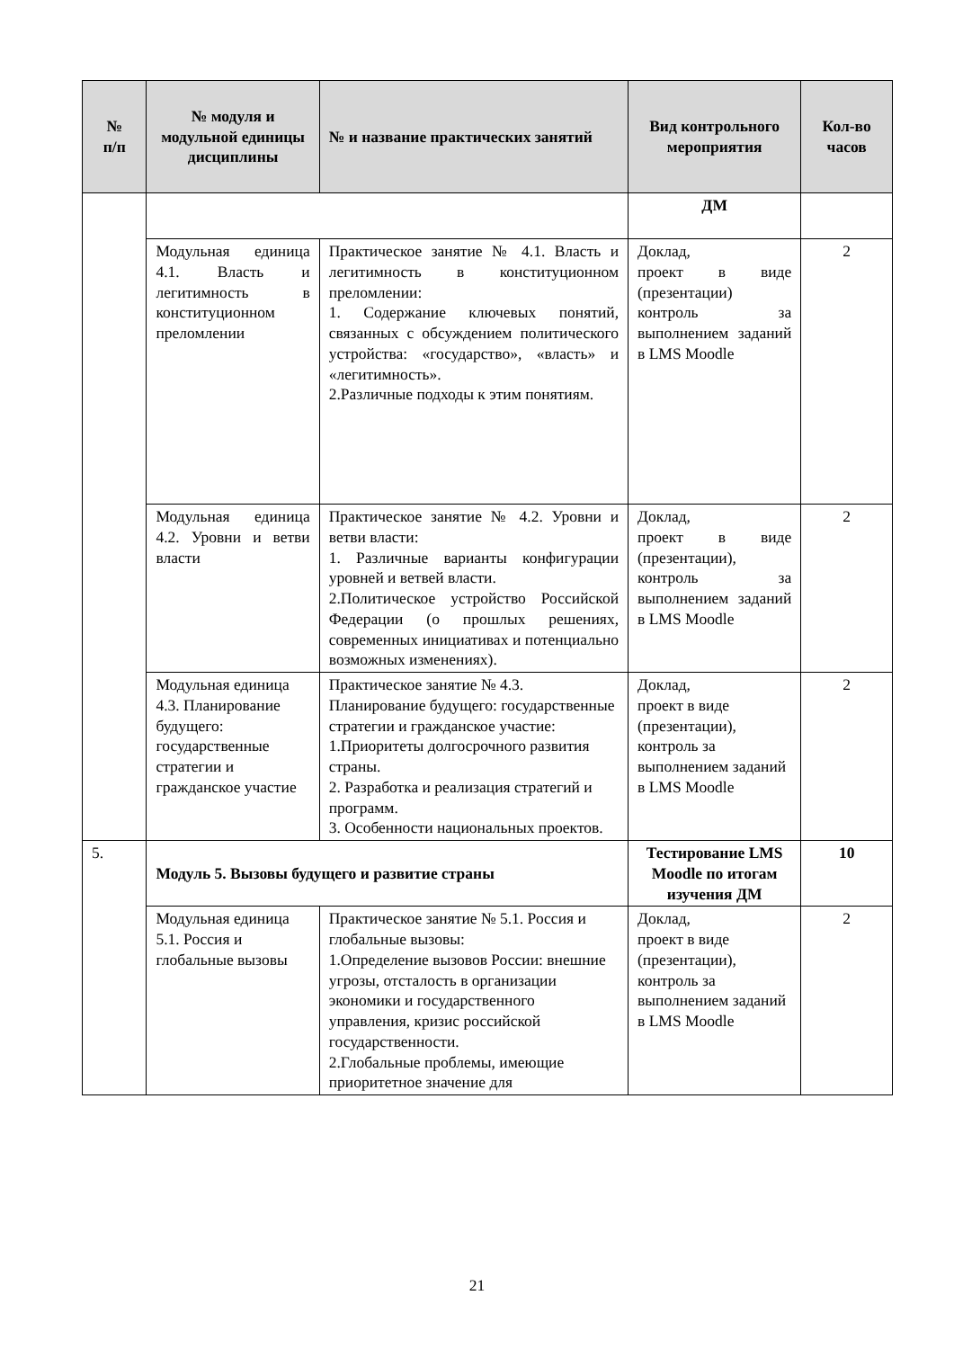| № п/п | № модуля и модульной единицы дисциплины | № и название практических занятий | Вид контрольного мероприятия | Кол-во часов |
| --- | --- | --- | --- | --- |
| | | | ДМ | |
| | Модульная единица 4.1. Власть и легитимность в конституционном преломлении | Практическое занятие № 4.1. Власть и легитимность в конституционном преломлении: 1. Содержание ключевых понятий, связанных с обсуждением политического устройства: «государство», «власть» и «легитимность». 2.Различные подходы к этим понятиям. | Доклад, проект в виде (презентации) контроль за выполнением заданий в LMS Moodle | 2 |
| | Модульная единица 4.2. Уровни и ветви власти | Практическое занятие № 4.2. Уровни и ветви власти: 1. Различные варианты конфигурации уровней и ветвей власти. 2.Политическое устройство Российской Федерации (о прошлых решениях, современных инициативах и потенциально возможных изменениях). | Доклад, проект в виде (презентации), контроль за выполнением заданий в LMS Moodle | 2 |
| | Модульная единица 4.3. Планирование будущего: государственные стратегии и гражданское участие | Практическое занятие № 4.3. Планирование будущего: государственные стратегии и гражданское участие: 1.Приоритеты долгосрочного развития страны. 2. Разработка и реализация стратегий и программ. 3. Особенности национальных проектов. | Доклад, проект в виде (презентации), контроль за выполнением заданий в LMS Moodle | 2 |
| 5. | Модуль 5. Вызовы будущего и развитие страны | | Тестирование LMS Moodle по итогам изучения ДМ | 10 |
| | Модульная единица 5.1. Россия и глобальные вызовы | Практическое занятие № 5.1. Россия и глобальные вызовы: 1.Определение вызовов России: внешние угрозы, отсталость в организации экономики и государственного управления, кризис российской государственности. 2.Глобальные проблемы, имеющие приоритетное значение для | Доклад, проект в виде (презентации), контроль за выполнением заданий в LMS Moodle | 2 |
21